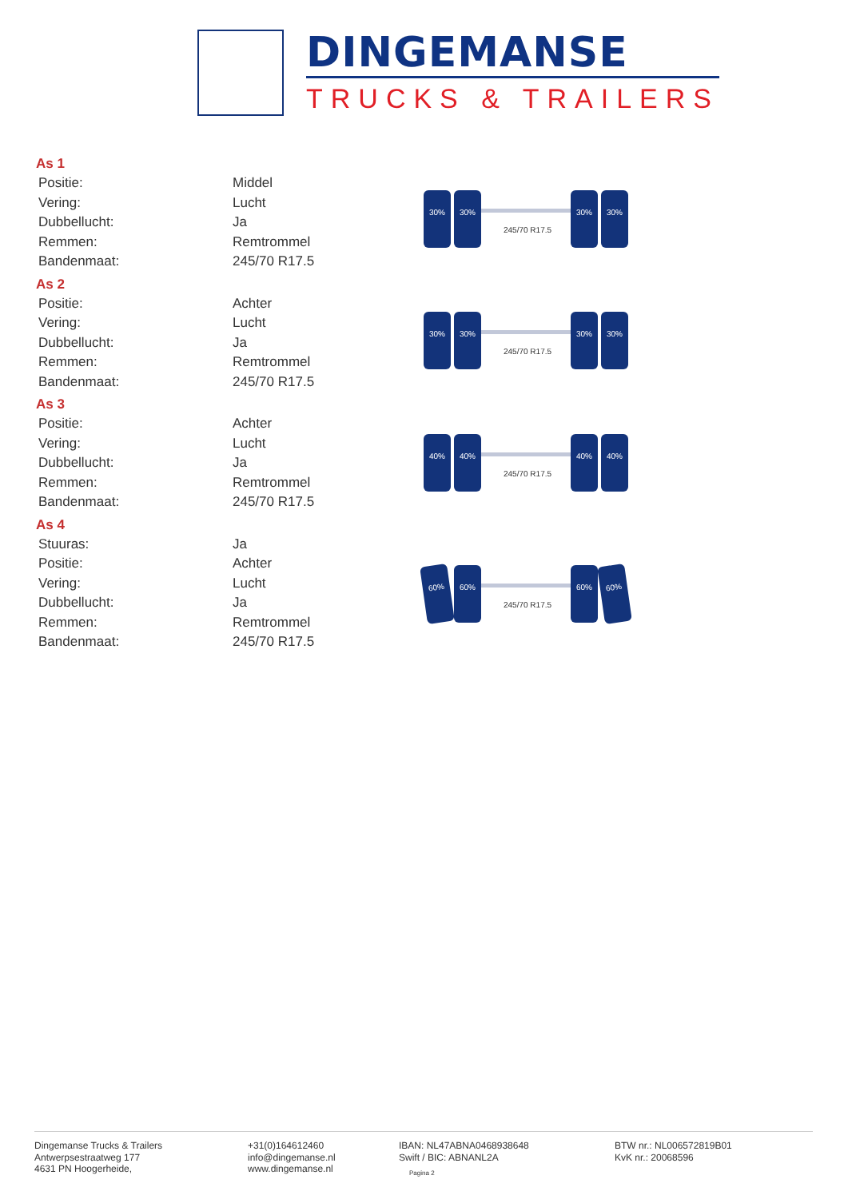DINGEMANSE
TRUCKS & TRAILERS
As 1
| Positie: | Middel |
| Vering: | Lucht |
| Dubbellucht: | Ja |
| Remmen: | Remtrommel |
| Bandenmaat: | 245/70 R17.5 |
As 2
| Positie: | Achter |
| Vering: | Lucht |
| Dubbellucht: | Ja |
| Remmen: | Remtrommel |
| Bandenmaat: | 245/70 R17.5 |
As 3
| Positie: | Achter |
| Vering: | Lucht |
| Dubbellucht: | Ja |
| Remmen: | Remtrommel |
| Bandenmaat: | 245/70 R17.5 |
As 4
| Stuuras: | Ja |
| Positie: | Achter |
| Vering: | Lucht |
| Dubbellucht: | Ja |
| Remmen: | Remtrommel |
| Bandenmaat: | 245/70 R17.5 |
30% 30% 30% 30%
245/70 R17.5
30% 30% 30% 30%
245/70 R17.5
40% 40% 40% 40%
245/70 R17.5
60% 60% 60% 60%
245/70 R17.5
Dingemanse Trucks & Trailers
Antwerpsestraatweg 177
4631 PN Hoogerheide,
+31(0)164612460
info@dingemanse.nl
www.dingemanse.nl
IBAN: NL47ABNA0468938648
Swift / BIC: ABNANL2A
BTW nr.: NL006572819B01
KvK nr.: 20068596
Pagina 2